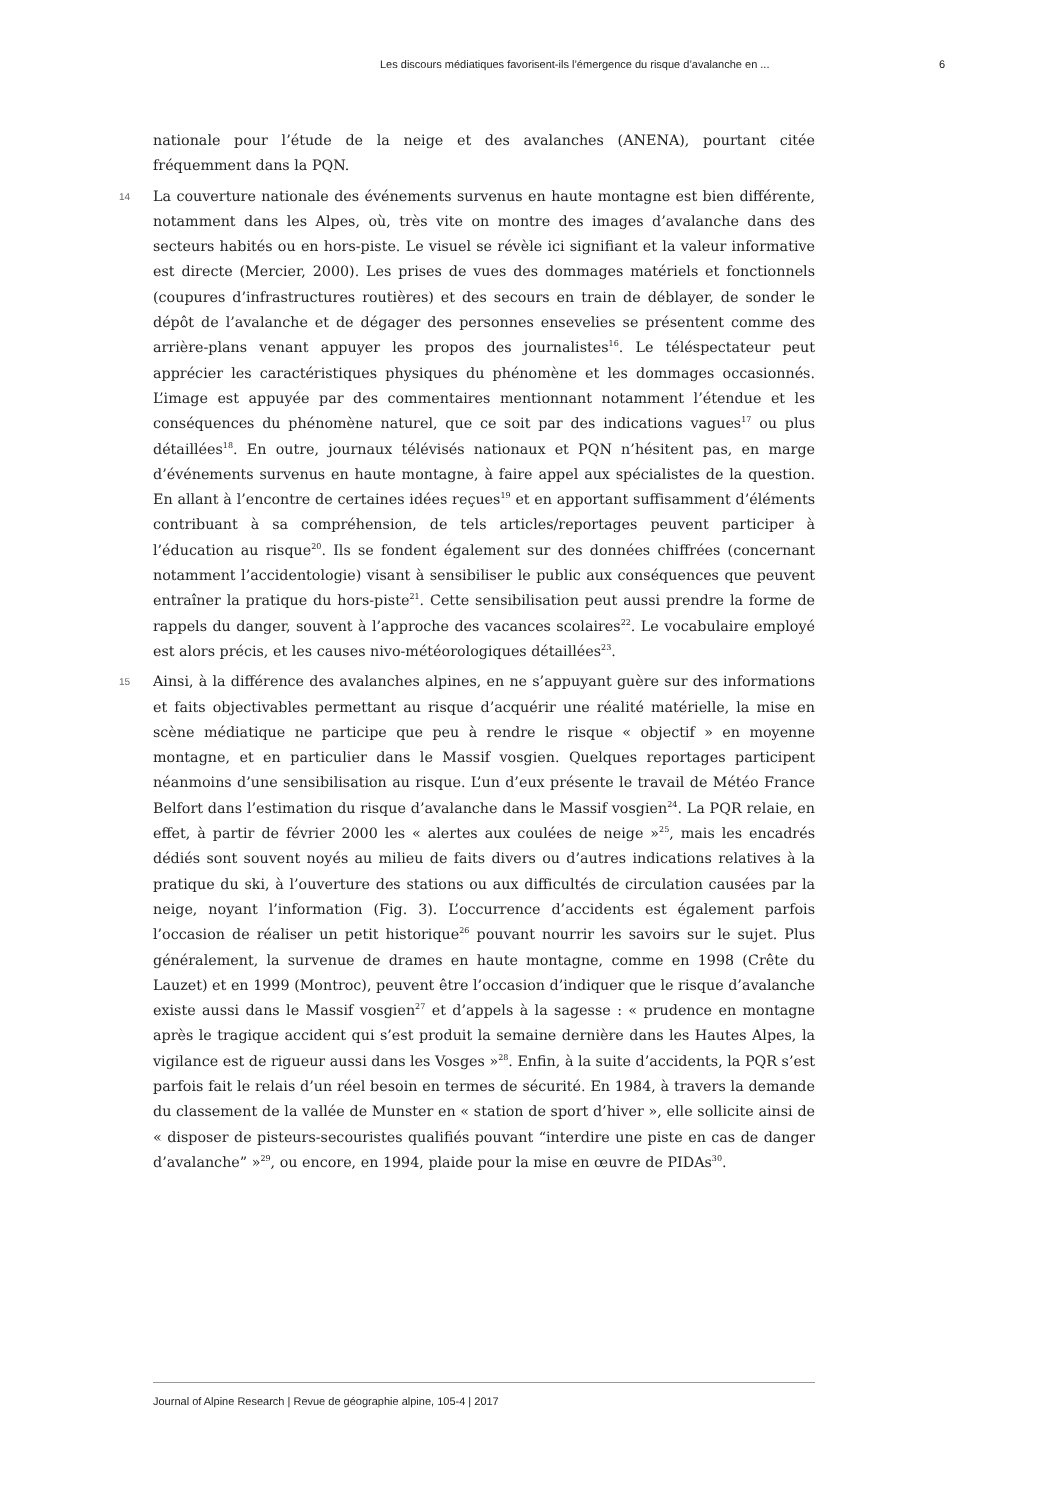Les discours médiatiques favorisent-ils l’émergence du risque d’avalanche en ... 6
nationale pour l’étude de la neige et des avalanches (ANENA), pourtant citée fréquemment dans la PQN.
14 La couverture nationale des événements survenus en haute montagne est bien différente, notamment dans les Alpes, où, très vite on montre des images d’avalanche dans des secteurs habités ou en hors-piste. Le visuel se révèle ici signifiant et la valeur informative est directe (Mercier, 2000). Les prises de vues des dommages matériels et fonctionnels (coupures d’infrastructures routières) et des secours en train de déblayer, de sonder le dépôt de l’avalanche et de dégager des personnes ensevelies se présentent comme des arrière-plans venant appuyer les propos des journalistes<sup>16</sup>. Le téléspectateur peut apprécier les caractéristiques physiques du phénomène et les dommages occasionnés. L’image est appuyée par des commentaires mentionnant notamment l’étendue et les conséquences du phénomène naturel, que ce soit par des indications vagues<sup>17</sup> ou plus détaillées<sup>18</sup>. En outre, journaux télévisés nationaux et PQN n’hésitent pas, en marge d’événements survenus en haute montagne, à faire appel aux spécialistes de la question. En allant à l’encontre de certaines idées reçues<sup>19</sup> et en apportant suffisamment d’éléments contribuant à sa compréhension, de tels articles/reportages peuvent participer à l’éducation au risque<sup>20</sup>. Ils se fondent également sur des données chiffrées (concernant notamment l’accidentologie) visant à sensibiliser le public aux conséquences que peuvent entraîner la pratique du hors-piste<sup>21</sup>. Cette sensibilisation peut aussi prendre la forme de rappels du danger, souvent à l’approche des vacances scolaires<sup>22</sup>. Le vocabulaire employé est alors précis, et les causes nivo-météorologiques détaillées<sup>23</sup>.
15 Ainsi, à la différence des avalanches alpines, en ne s’appuyant guère sur des informations et faits objectivables permettant au risque d’acquérir une réalité matérielle, la mise en scène médiatique ne participe que peu à rendre le risque « objectif » en moyenne montagne, et en particulier dans le Massif vosgien. Quelques reportages participent néanmoins d’une sensibilisation au risque. L’un d’eux présente le travail de Météo France Belfort dans l’estimation du risque d’avalanche dans le Massif vosgien<sup>24</sup>. La PQR relaie, en effet, à partir de février 2000 les « alertes aux coulées de neige »<sup>25</sup>, mais les encadrés dédiés sont souvent noyés au milieu de faits divers ou d’autres indications relatives à la pratique du ski, à l’ouverture des stations ou aux difficultés de circulation causées par la neige, noyant l’information (Fig. 3). L’occurrence d’accidents est également parfois l’occasion de réaliser un petit historique<sup>26</sup> pouvant nourrir les savoirs sur le sujet. Plus généralement, la survenue de drames en haute montagne, comme en 1998 (Crête du Lauzet) et en 1999 (Montroc), peuvent être l’occasion d’indiquer que le risque d’avalanche existe aussi dans le Massif vosgien<sup>27</sup> et d’appels à la sagesse : « prudence en montagne après le tragique accident qui s’est produit la semaine dernière dans les Hautes Alpes, la vigilance est de rigueur aussi dans les Vosges »<sup>28</sup>. Enfin, à la suite d’accidents, la PQR s’est parfois fait le relais d’un réel besoin en termes de sécurité. En 1984, à travers la demande du classement de la vallée de Munster en « station de sport d’hiver », elle sollicite ainsi de « disposer de pisteurs-secouristes qualifiés pouvant “interdire une piste en cas de danger d’avalanche” »<sup>29</sup>, ou encore, en 1994, plaide pour la mise en œuvre de PIDAs<sup>30</sup>.
Journal of Alpine Research | Revue de géographie alpine, 105-4 | 2017